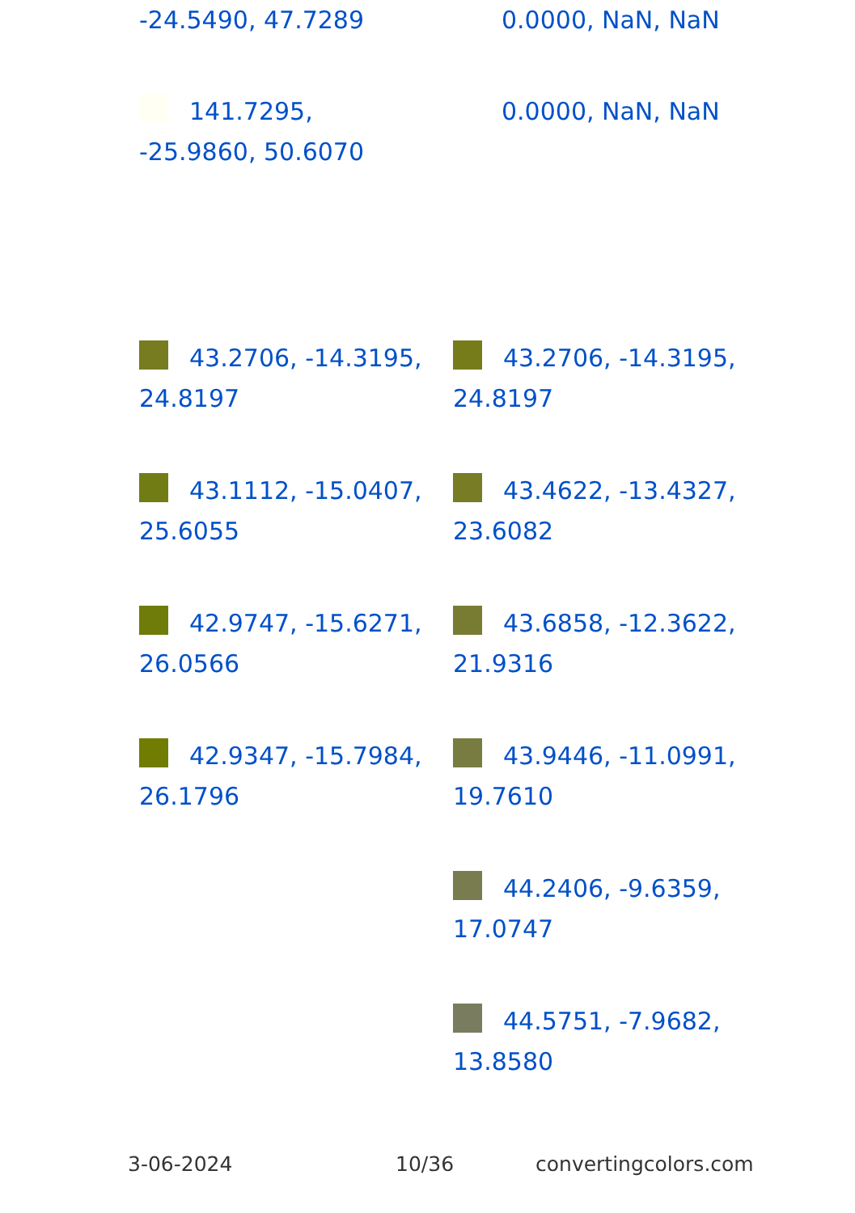-24.5490, 47.7289 0.0000, NaN, NaN
141.7295, -25.9860, 50.6070
0.0000, NaN, NaN
43.2706, -14.3195, 24.8197
43.2706, -14.3195, 24.8197
43.1112, -15.0407, 25.6055
43.4622, -13.4327, 23.6082
42.9747, -15.6271, 26.0566
43.6858, -12.3622, 21.9316
42.9347, -15.7984, 26.1796
43.9446, -11.0991, 19.7610
44.2406, -9.6359, 17.0747
44.5751, -7.9682, 13.8580
3-06-2024 10/36 convertingcolors.com